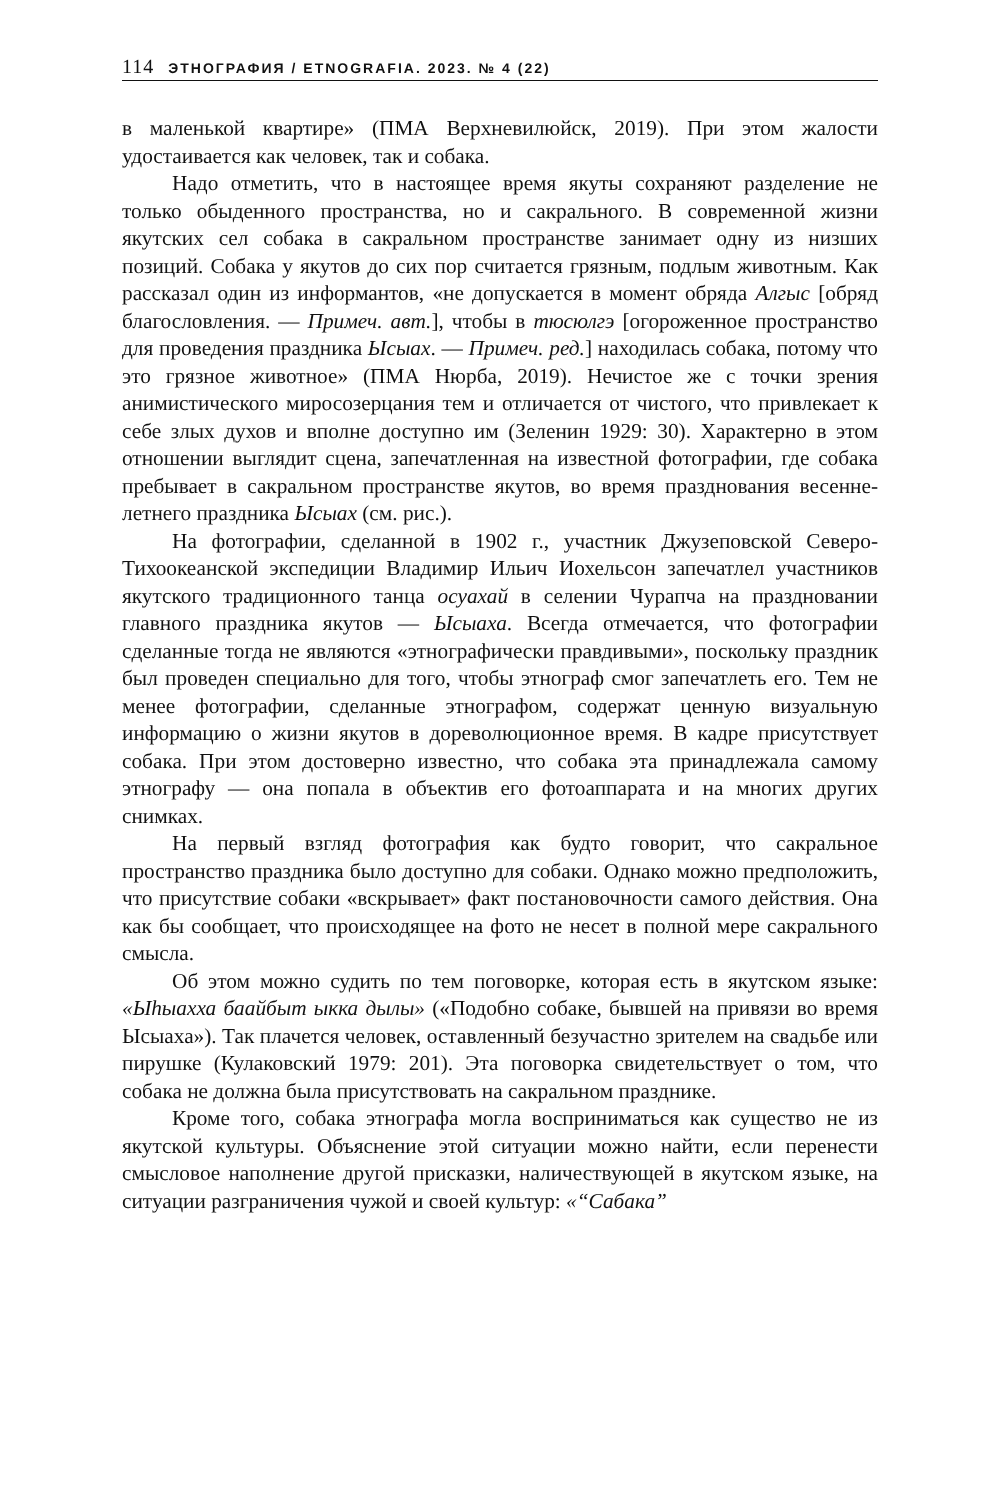114 ЭТНОГРАФИЯ / ETNOGRAFIA. 2023. № 4 (22)
в маленькой квартире» (ПМА Верхневилюйск, 2019). При этом жалости удостаивается как человек, так и собака.
Надо отметить, что в настоящее время якуты сохраняют разделение не только обыденного пространства, но и сакрального. В современной жизни якутских сел собака в сакральном пространстве занимает одну из низших позиций. Собака у якутов до сих пор считается грязным, подлым животным. Как рассказал один из информантов, «не допускается в момент обряда Алгыс [обряд благословления. — Примеч. авт.], чтобы в тюсюлгэ [огороженное пространство для проведения праздника Ысыах. — Примеч. ред.] находилась собака, потому что это грязное животное» (ПМА Нюрба, 2019). Нечистое же с точки зрения анимистического миросозерцания тем и отличается от чистого, что привлекает к себе злых духов и вполне доступно им (Зеленин 1929: 30). Характерно в этом отношении выглядит сцена, запечатленная на известной фотографии, где собака пребывает в сакральном пространстве якутов, во время празднования весенне-летнего праздника Ысыах (см. рис.).
На фотографии, сделанной в 1902 г., участник Джузеповской Северо-Тихоокеанской экспедиции Владимир Ильич Иохельсон запечатлел участников якутского традиционного танца осуахай в селении Чурапча на праздновании главного праздника якутов — Ысыаха. Всегда отмечается, что фотографии сделанные тогда не являются «этнографически правдивыми», поскольку праздник был проведен специально для того, чтобы этнограф смог запечатлеть его. Тем не менее фотографии, сделанные этнографом, содержат ценную визуальную информацию о жизни якутов в дореволюционное время. В кадре присутствует собака. При этом достоверно известно, что собака эта принадлежала самому этнографу — она попала в объектив его фотоаппарата и на многих других снимках.
На первый взгляд фотография как будто говорит, что сакральное пространство праздника было доступно для собаки. Однако можно предположить, что присутствие собаки «вскрывает» факт постановочности самого действия. Она как бы сообщает, что происходящее на фото не несет в полной мере сакрального смысла.
Об этом можно судить по тем поговорке, которая есть в якутском языке: «Ыһыахха баайбыт ыкка дылы» («Подобно собаке, бывшей на привязи во время Ысыаха»). Так плачется человек, оставленный безучастно зрителем на свадьбе или пирушке (Кулаковский 1979: 201). Эта поговорка свидетельствует о том, что собака не должна была присутствовать на сакральном празднике.
Кроме того, собака этнографа могла восприниматься как существо не из якутской культуры. Объяснение этой ситуации можно найти, если перенести смысловое наполнение другой присказки, наличествующей в якутском языке, на ситуации разграничения чужой и своей культур: «“Сабака”